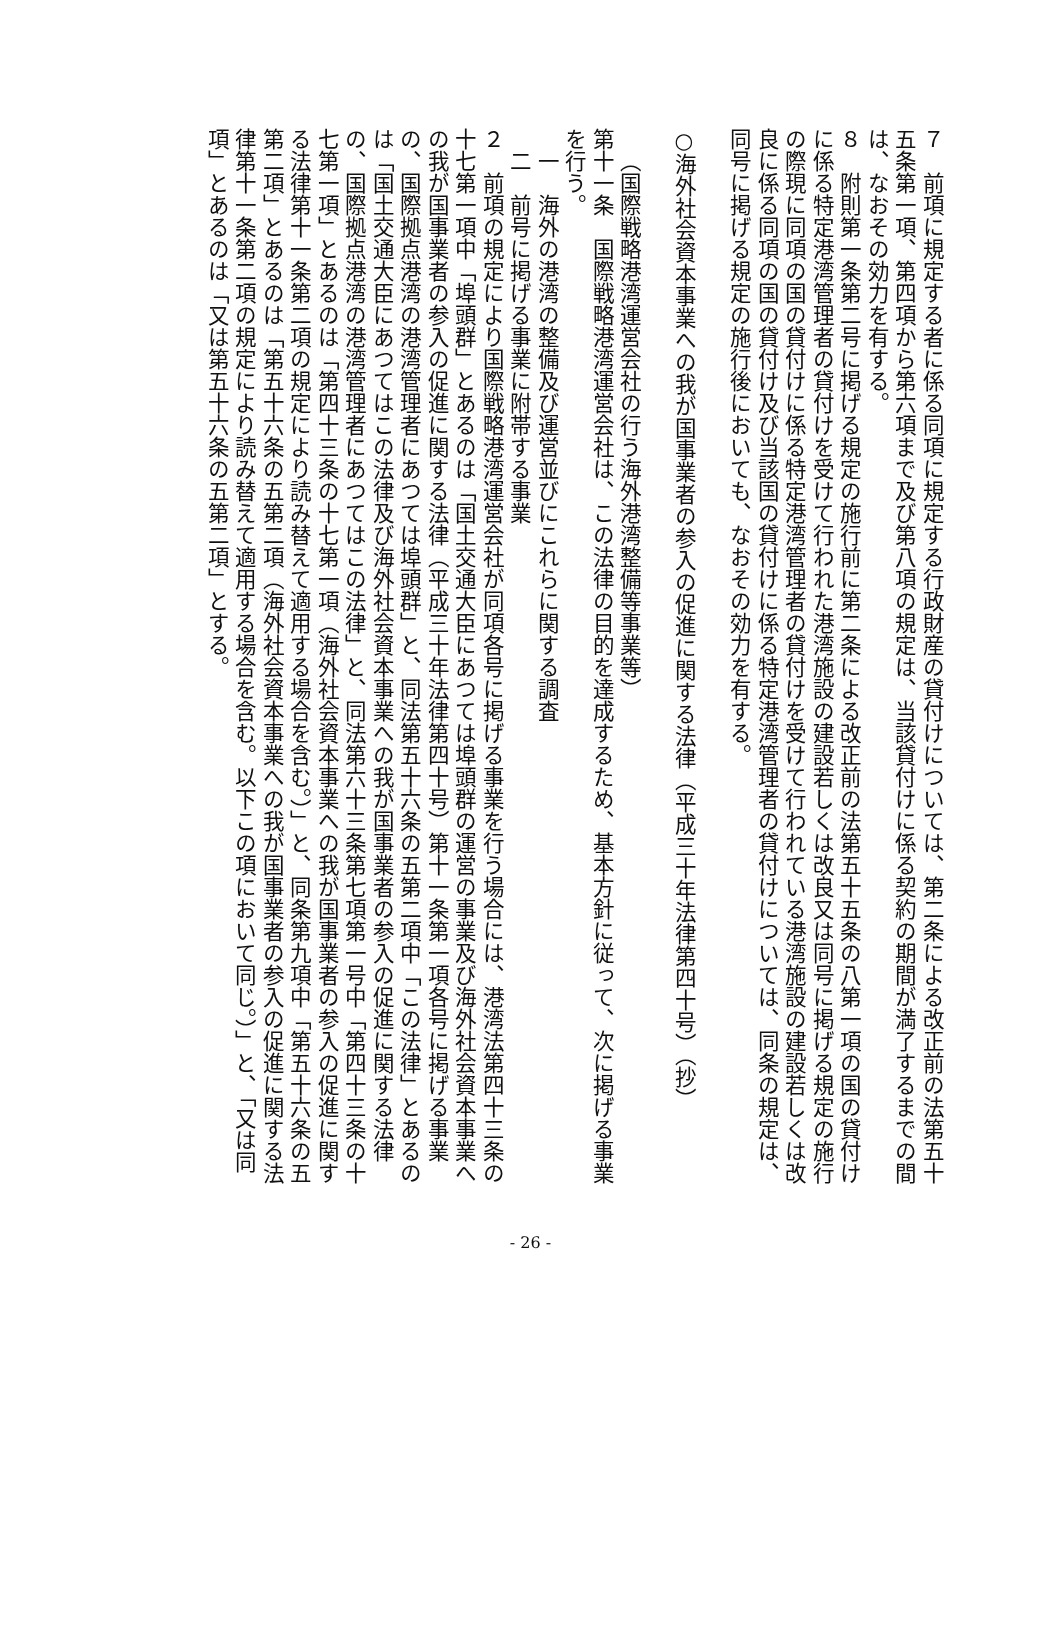７　前項に規定する者に係る同項に規定する行政財産の貸付けについては、第二条による改正前の法第五十五条第一項、第四項から第六項まで及び第八項の規定は、当該貸付けに係る契約の期間が満了するまでの間は、なおその効力を有する。
８　附則第一条第二号に掲げる規定の施行前に第二条による改正前の法第五十五条の八第一項の国の貸付けに係る特定港湾管理者の貸付けを受けて行われた港湾施設の建設若しくは改良又は同号に掲げる規定の施行の際現に同項の国の貸付けに係る特定港湾管理者の貸付けを受けて行われている港湾施設の建設若しくは改良に係る同項の国の貸付け及び当該国の貸付けに係る特定港湾管理者の貸付けについては、同条の規定は、同号に掲げる規定の施行後においても、なおその効力を有する。
○海外社会資本事業への我が国事業者の参入の促進に関する法律（平成三十年法律第四十号）（抄）
（国際戦略港湾運営会社の行う海外港湾整備等事業等）
第十一条　国際戦略港湾運営会社は、この法律の目的を達成するため、基本方針に従って、次に掲げる事業を行う。
一　海外の港湾の整備及び運営並びにこれらに関する調査
二　前号に掲げる事業に附帯する事業
２　前項の規定により国際戦略港湾運営会社が同項各号に掲げる事業を行う場合には、港湾法第四十三条の十七第一項中「埠頭群」とあるのは「国土交通大臣にあつては埠頭群の運営の事業及び海外社会資本事業への我が国事業者の参入の促進に関する法律（平成三十年法律第四十号）第十一条第一項各号に掲げる事業の、国際拠点港湾の港湾管理者にあつては埠頭群」と、同法第五十六条の五第二項中「この法律」とあるのは「国土交通大臣にあつてはこの法律及び海外社会資本事業への我が国事業者の参入の促進に関する法律の、国際拠点港湾の港湾管理者にあつてはこの法律」と、同法第六十三条第七項第一号中「第四十三条の十七第一項」とあるのは「第四十三条の十七第一項（海外社会資本事業への我が国事業者の参入の促進に関する法律第十一条第二項の規定により読み替えて適用する場合を含む。）」と、同条第九項中「第五十六条の五第二項」とあるのは「第五十六条の五第二項（海外社会資本事業への我が国事業者の参入の促進に関する法律第十一条第二項の規定により読み替えて適用する場合を含む。以下この項において同じ。）」と、「又は同項」とあるのは「又は第五十六条の五第二項」とする。
- 26 -